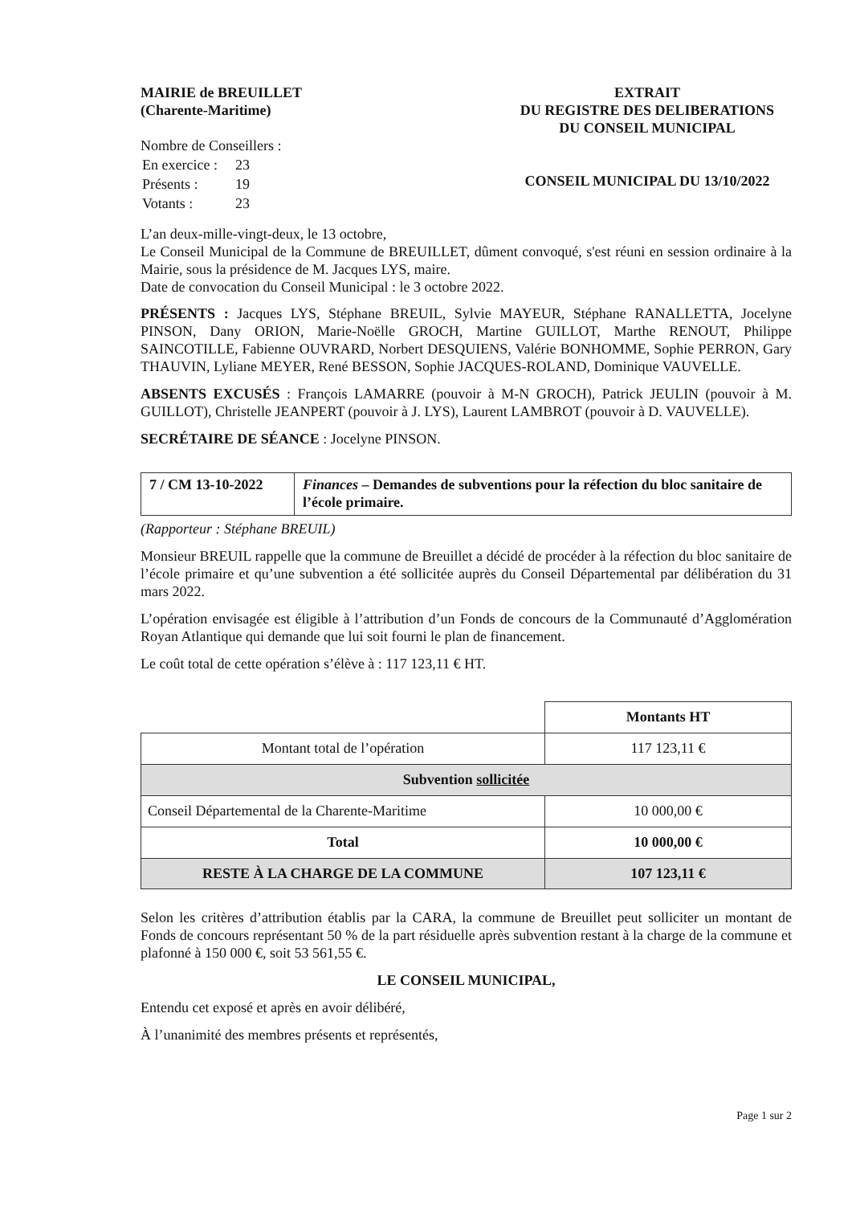MAIRIE de BREUILLET
(Charente-Maritime)
Nombre de Conseillers :
| En exercice : | 23 |
| Présents : | 19 |
| Votants : | 23 |
EXTRAIT
DU REGISTRE DES DELIBERATIONS
DU CONSEIL MUNICIPAL
CONSEIL MUNICIPAL DU 13/10/2022
L’an deux-mille-vingt-deux, le 13 octobre,
Le Conseil Municipal de la Commune de BREUILLET, dûment convoqué, s'est réuni en session ordinaire à la Mairie, sous la présidence de M. Jacques LYS, maire.
Date de convocation du Conseil Municipal : le 3 octobre 2022.
PRÉSENTS : Jacques LYS, Stéphane BREUIL, Sylvie MAYEUR, Stéphane RANALLETTA, Jocelyne PINSON, Dany ORION, Marie-Noëlle GROCH, Martine GUILLOT, Marthe RENOUT, Philippe SAINCOTILLE, Fabienne OUVRARD, Norbert DESQUIENS, Valérie BONHOMME, Sophie PERRON, Gary THAUVIN, Lyliane MEYER, René BESSON, Sophie JACQUES-ROLAND, Dominique VAUVELLE.
ABSENTS EXCUSÉS : François LAMARRE (pouvoir à M-N GROCH), Patrick JEULIN (pouvoir à M. GUILLOT), Christelle JEANPERT (pouvoir à J. LYS), Laurent LAMBROT (pouvoir à D. VAUVELLE).
SECRÉTAIRE DE SÉANCE : Jocelyne PINSON.
| 7 / CM 13-10-2022 | Finances – Demandes de subventions pour la réfection du bloc sanitaire de l’école primaire. |
(Rapporteur : Stéphane BREUIL)
Monsieur BREUIL rappelle que la commune de Breuillet a décidé de procéder à la réfection du bloc sanitaire de l’école primaire et qu’une subvention a été sollicitée auprès du Conseil Départemental par délibération du 31 mars 2022.
L’opération envisagée est éligible à l’attribution d’un Fonds de concours de la Communauté d’Agglomération Royan Atlantique qui demande que lui soit fourni le plan de financement.
Le coût total de cette opération s’élève à : 117 123,11 € HT.
| | Montants HT |
| Montant total de l’opération | 117 123,11 € |
| Subvention sollicitée | |
| Conseil Départemental de la Charente-Maritime | 10 000,00 € |
| Total | 10 000,00 € |
| RESTE À LA CHARGE DE LA COMMUNE | 107 123,11 € |
Selon les critères d’attribution établis par la CARA, la commune de Breuillet peut solliciter un montant de Fonds de concours représentant 50 % de la part résiduelle après subvention restant à la charge de la commune et plafonné à 150 000 €, soit 53 561,55 €.
LE CONSEIL MUNICIPAL,
Entendu cet exposé et après en avoir délibéré,
À l’unanimité des membres présents et représentés,
Page 1 sur 2